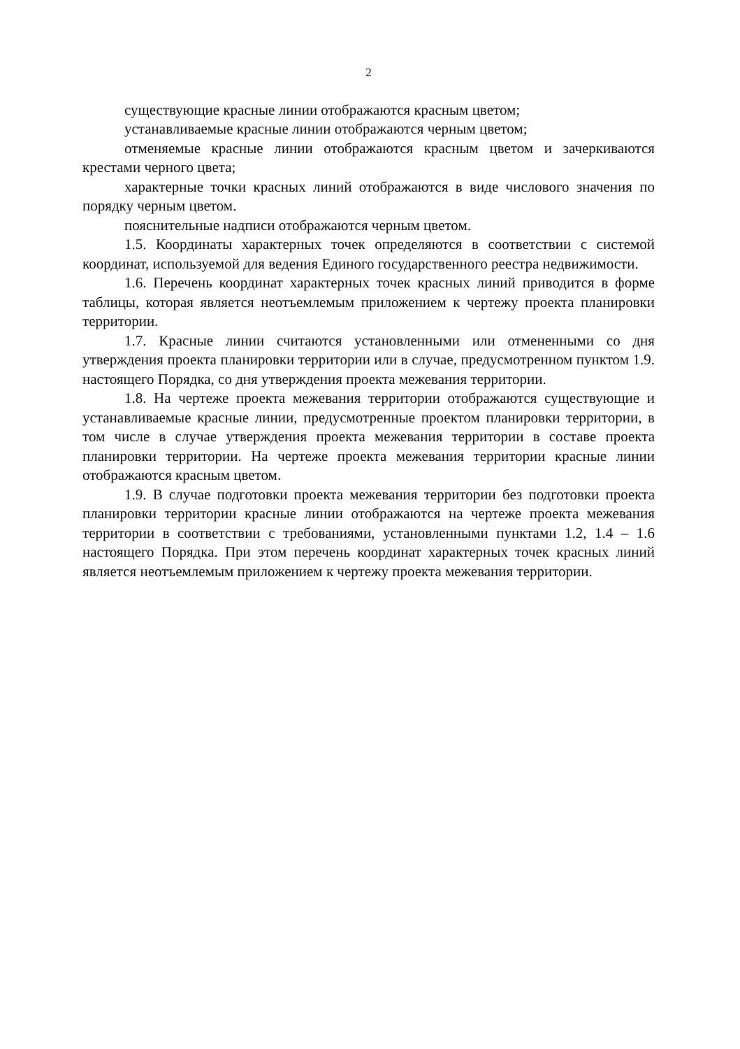2
существующие красные линии отображаются красным цветом;
устанавливаемые красные линии отображаются черным цветом;
отменяемые красные линии отображаются красным цветом и зачеркиваются крестами черного цвета;
характерные точки красных линий отображаются в виде числового значения по порядку черным цветом.
пояснительные надписи отображаются черным цветом.
1.5. Координаты характерных точек определяются в соответствии с системой координат, используемой для ведения Единого государственного реестра недвижимости.
1.6. Перечень координат характерных точек красных линий приводится в форме таблицы, которая является неотъемлемым приложением к чертежу проекта планировки территории.
1.7. Красные линии считаются установленными или отмененными со дня утверждения проекта планировки территории или в случае, предусмотренном пунктом 1.9. настоящего Порядка, со дня утверждения проекта межевания территории.
1.8. На чертеже проекта межевания территории отображаются существующие и устанавливаемые красные линии, предусмотренные проектом планировки территории, в том числе в случае утверждения проекта межевания территории в составе проекта планировки территории. На чертеже проекта межевания территории красные линии отображаются красным цветом.
1.9. В случае подготовки проекта межевания территории без подготовки проекта планировки территории красные линии отображаются на чертеже проекта межевания территории в соответствии с требованиями, установленными пунктами 1.2, 1.4 – 1.6 настоящего Порядка. При этом перечень координат характерных точек красных линий является неотъемлемым приложением к чертежу проекта межевания территории.